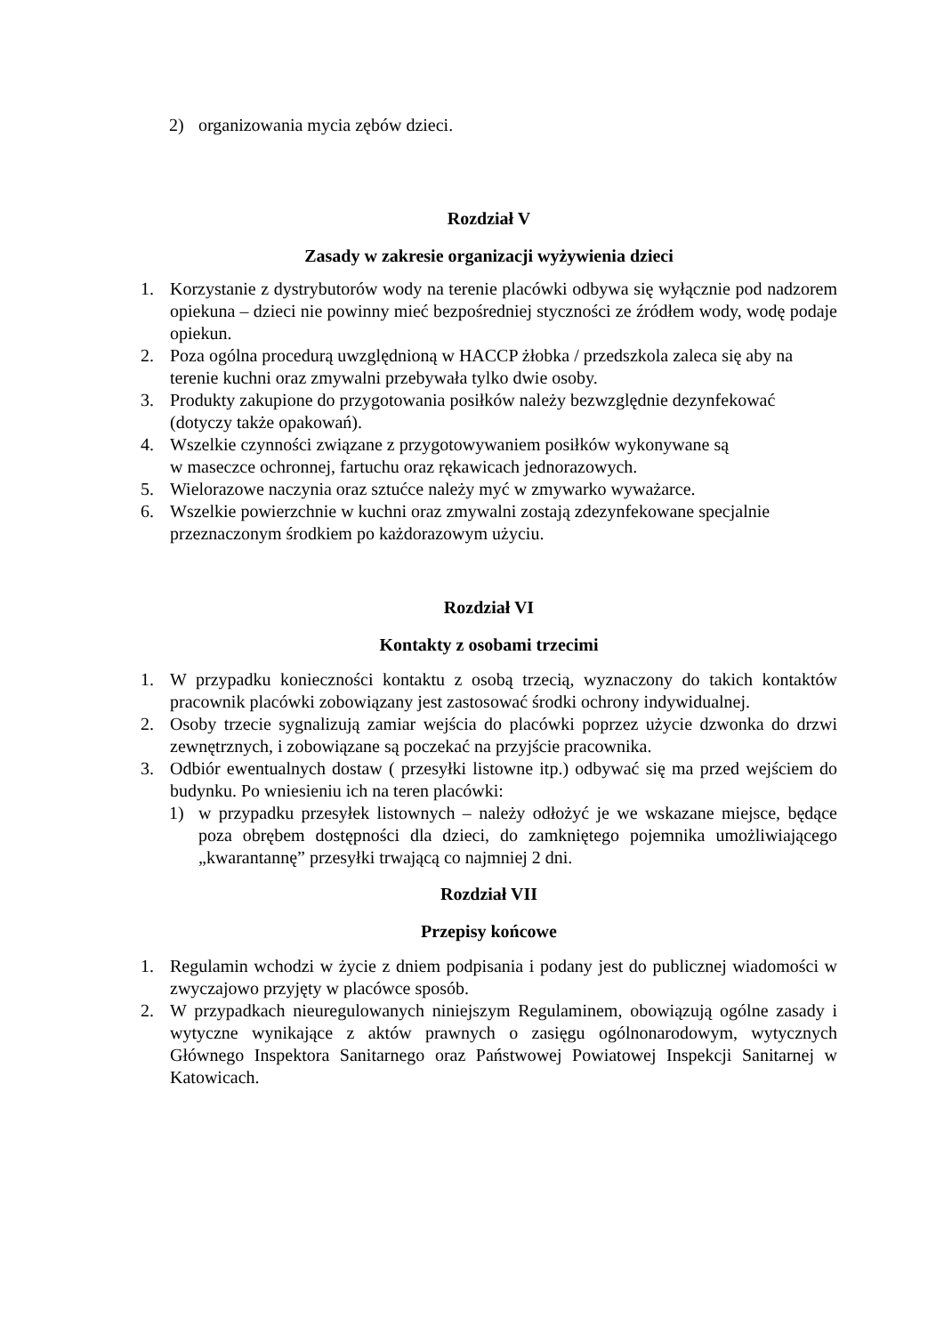2) organizowania mycia zębów dzieci.
Rozdział V
Zasady w zakresie organizacji wyżywienia dzieci
1. Korzystanie z dystrybutorów wody na terenie placówki odbywa się wyłącznie pod nadzorem opiekuna – dzieci nie powinny mieć bezpośredniej styczności ze źródłem wody, wodę podaje opiekun.
2. Poza ogólna procedurą uwzględnioną w HACCP żłobka / przedszkola zaleca się aby na terenie kuchni oraz zmywalni przebywała tylko dwie osoby.
3. Produkty zakupione do przygotowania posiłków należy bezwzględnie dezynfekować (dotyczy także opakowań).
4. Wszelkie czynności związane z przygotowywaniem posiłków wykonywane są
w maseczce ochronnej, fartuchu oraz rękawicach jednorazowych.
5. Wielorazowe naczynia oraz sztućce należy myć w zmywarko wyważarce.
6. Wszelkie powierzchnie w kuchni oraz zmywalni zostają zdezynfekowane specjalnie przeznaczonym środkiem po każdorazowym użyciu.
Rozdział VI
Kontakty z osobami trzecimi
1. W przypadku konieczności kontaktu z osobą trzecią, wyznaczony do takich kontaktów pracownik placówki zobowiązany jest zastosować środki ochrony indywidualnej.
2. Osoby trzecie sygnalizują zamiar wejścia do placówki poprzez użycie dzwonka do drzwi zewnętrznych, i zobowiązane są poczekać na przyjście pracownika.
3. Odbiór ewentualnych dostaw ( przesyłki listowne itp.) odbywać się ma przed wejściem do budynku. Po wniesieniu ich na teren placówki:
1) w przypadku przesyłek listownych – należy odłożyć je we wskazane miejsce, będące poza obrębem dostępności dla dzieci, do zamkniętego pojemnika umożliwiającego „kwarantannę” przesyłki trwającą co najmniej 2 dni.
Rozdział VII
Przepisy końcowe
1. Regulamin wchodzi w życie z dniem podpisania i podany jest do publicznej wiadomości w zwyczajowo przyjęty w placówce sposób.
2. W przypadkach nieuregulowanych niniejszym Regulaminem, obowiązują ogólne zasady i wytyczne wynikające z aktów prawnych o zasięgu ogólnonarodowym, wytycznych Głównego Inspektora Sanitarnego oraz Państwowej Powiatowej Inspekcji Sanitarnej w Katowicach.